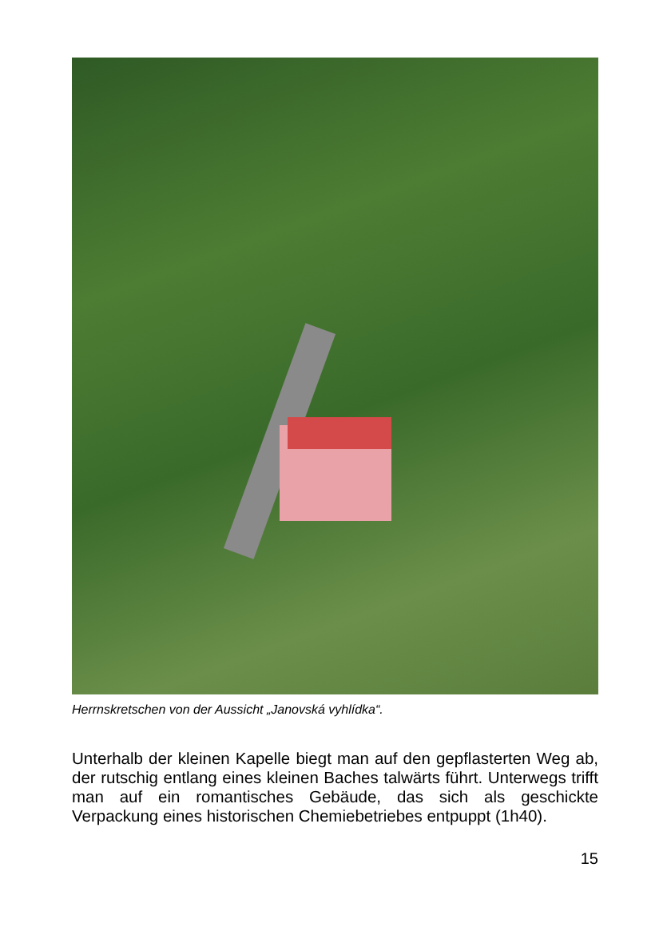Herrnskretschen von der Aussicht „Janovská vyhlídka“.
Unterhalb der kleinen Kapelle biegt man auf den gepflasterten Weg ab, der rutschig entlang eines kleinen Baches talwärts führt. Unterwegs trifft man auf ein romantisches Gebäude, das sich als geschickte Verpackung eines historischen Chemiebetriebes entpuppt (1h40).
15